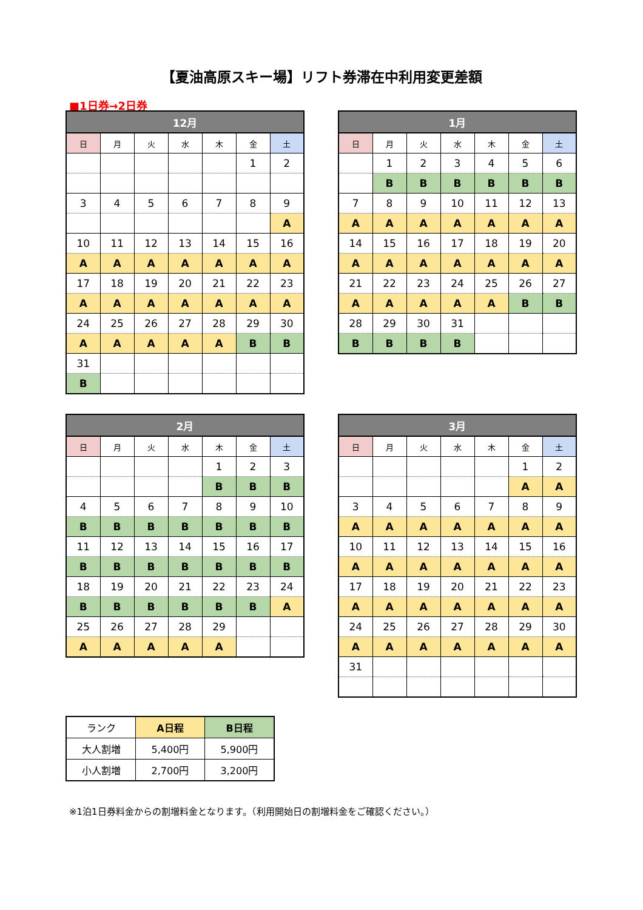【夏油高原スキー場】リフト券滞在中利用変更差額
■1日券→2日券
| 12月 | | | | | | |
| --- | --- | --- | --- | --- | --- | --- |
| 日 | 月 | 火 | 水 | 木 | 金 | 土 |
| | | | | | 1 | 2 |
| 3 | 4 | 5 | 6 | 7 | 8 | 9 |
| | | | | | | A |
| 10 | 11 | 12 | 13 | 14 | 15 | 16 |
| A | A | A | A | A | A | A |
| 17 | 18 | 19 | 20 | 21 | 22 | 23 |
| A | A | A | A | A | A | A |
| 24 | 25 | 26 | 27 | 28 | 29 | 30 |
| A | A | A | A | A | B | B |
| 31 | | | | | | |
| B | | | | | | |
| 1月 | | | | | | |
| --- | --- | --- | --- | --- | --- | --- |
| 日 | 月 | 火 | 水 | 木 | 金 | 土 |
| | 1 | 2 | 3 | 4 | 5 | 6 |
| | B | B | B | B | B | B |
| 7 | 8 | 9 | 10 | 11 | 12 | 13 |
| A | A | A | A | A | A | A |
| 14 | 15 | 16 | 17 | 18 | 19 | 20 |
| A | A | A | A | A | A | A |
| 21 | 22 | 23 | 24 | 25 | 26 | 27 |
| A | A | A | A | A | B | B |
| 28 | 29 | 30 | 31 | | | |
| B | B | B | B | | | |
| 2月 | | | | | | |
| --- | --- | --- | --- | --- | --- | --- |
| 日 | 月 | 火 | 水 | 木 | 金 | 土 |
| | | | | 1 | 2 | 3 |
| | | | | B | B | B |
| 4 | 5 | 6 | 7 | 8 | 9 | 10 |
| B | B | B | B | B | B | B |
| 11 | 12 | 13 | 14 | 15 | 16 | 17 |
| B | B | B | B | B | B | B |
| 18 | 19 | 20 | 21 | 22 | 23 | 24 |
| B | B | B | B | B | B | A |
| 25 | 26 | 27 | 28 | 29 | | |
| A | A | A | A | A | | |
| 3月 | | | | | | |
| --- | --- | --- | --- | --- | --- | --- |
| 日 | 月 | 火 | 水 | 木 | 金 | 土 |
| | | | | | 1 | 2 |
| | | | | | A | A |
| 3 | 4 | 5 | 6 | 7 | 8 | 9 |
| A | A | A | A | A | A | A |
| 10 | 11 | 12 | 13 | 14 | 15 | 16 |
| A | A | A | A | A | A | A |
| 17 | 18 | 19 | 20 | 21 | 22 | 23 |
| A | A | A | A | A | A | A |
| 24 | 25 | 26 | 27 | 28 | 29 | 30 |
| A | A | A | A | A | A | A |
| 31 | | | | | | |
| ランク | A日程 | B日程 |
| 大人割増 | 5,400円 | 5,900円 |
| 小人割増 | 2,700円 | 3,200円 |
※1泊1日券料金からの割増料金となります。（利用開始日の割増料金をご確認ください。）